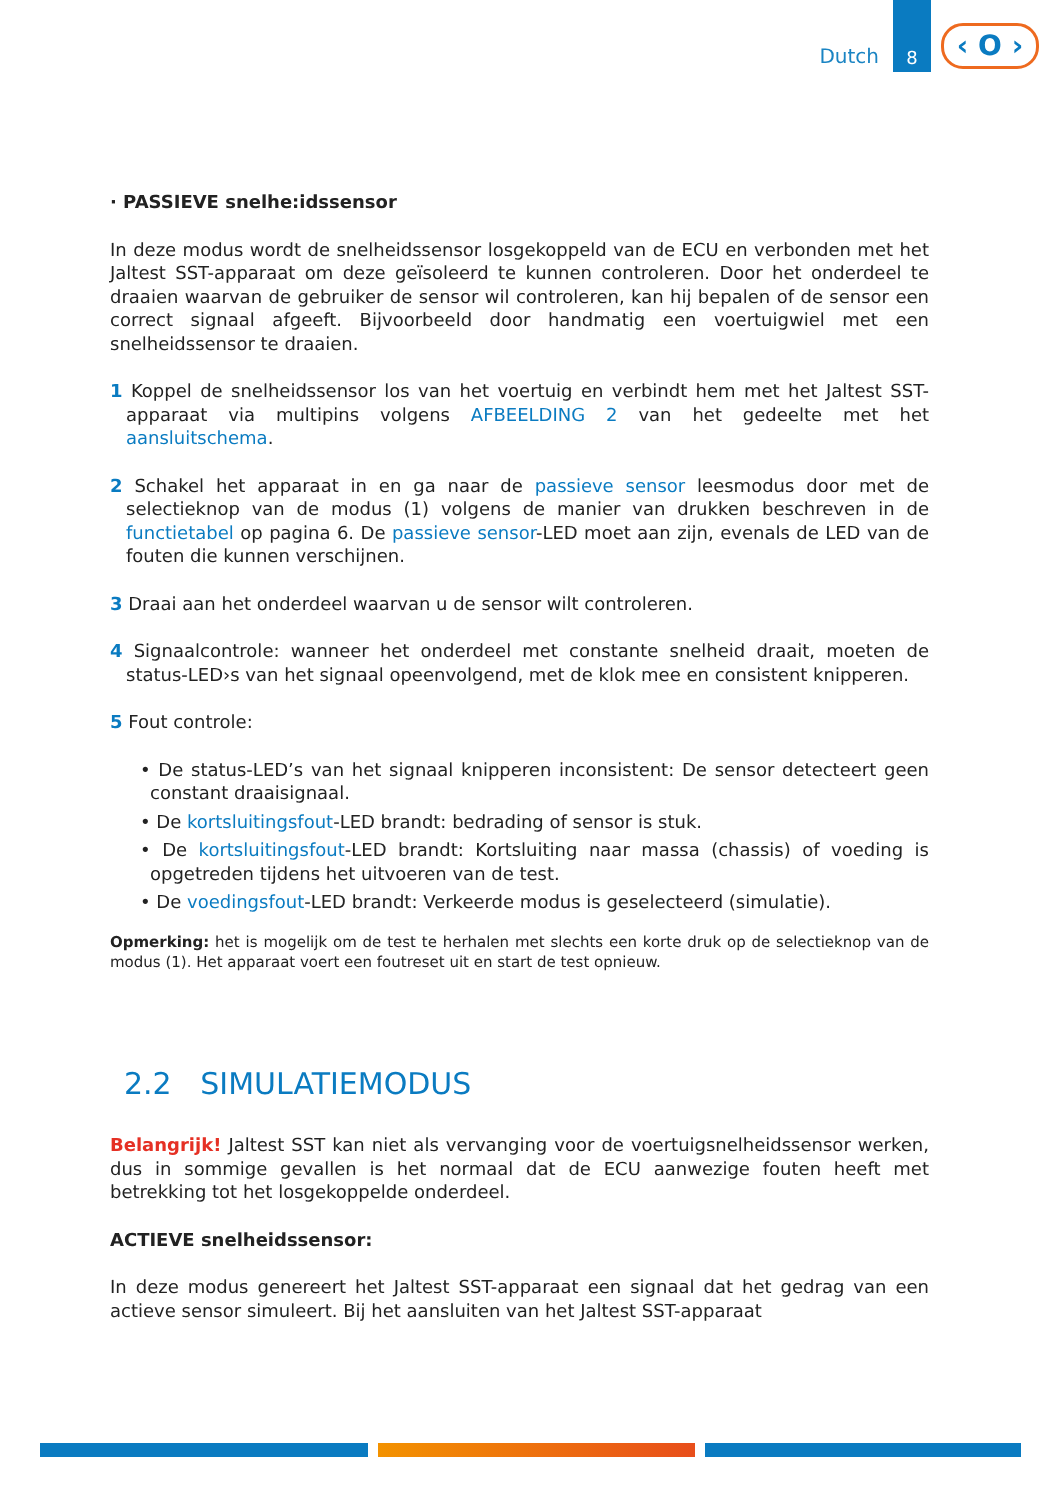Dutch
8
‹ O ›
· PASSIEVE snelhe:idssensor
In deze modus wordt de snelheidssensor losgekoppeld van de ECU en verbonden met het Jaltest SST-apparaat om deze geïsoleerd te kunnen controleren. Door het onderdeel te draaien waarvan de gebruiker de sensor wil controleren, kan hij bepalen of de sensor een correct signaal afgeeft. Bijvoorbeeld door handmatig een voertuigwiel met een snelheidssensor te draaien.
1 Koppel de snelheidssensor los van het voertuig en verbindt hem met het Jaltest SST-apparaat via multipins volgens AFBEELDING 2 van het gedeelte met het aansluitschema.
2 Schakel het apparaat in en ga naar de passieve sensor leesmodus door met de selectieknop van de modus (1) volgens de manier van drukken beschreven in de functietabel op pagina 6. De passieve sensor-LED moet aan zijn, evenals de LED van de fouten die kunnen verschijnen.
3 Draai aan het onderdeel waarvan u de sensor wilt controleren.
4 Signaalcontrole: wanneer het onderdeel met constante snelheid draait, moeten de status-LED›s van het signaal opeenvolgend, met de klok mee en consistent knipperen.
5 Fout controle:
• De status-LED’s van het signaal knipperen inconsistent: De sensor detecteert geen constant draaisignaal.
• De kortsluitingsfout-LED brandt: bedrading of sensor is stuk.
• De kortsluitingsfout-LED brandt: Kortsluiting naar massa (chassis) of voeding is opgetreden tijdens het uitvoeren van de test.
• De voedingsfout-LED brandt: Verkeerde modus is geselecteerd (simulatie).
Opmerking: het is mogelijk om de test te herhalen met slechts een korte druk op de selectieknop van de modus (1). Het apparaat voert een foutreset uit en start de test opnieuw.
2.2 SIMULATIEMODUS
Belangrijk! Jaltest SST kan niet als vervanging voor de voertuigsnelheidssensor werken, dus in sommige gevallen is het normaal dat de ECU aanwezige fouten heeft met betrekking tot het losgekoppelde onderdeel.
ACTIEVE snelheidssensor:
In deze modus genereert het Jaltest SST-apparaat een signaal dat het gedrag van een actieve sensor simuleert. Bij het aansluiten van het Jaltest SST-apparaat